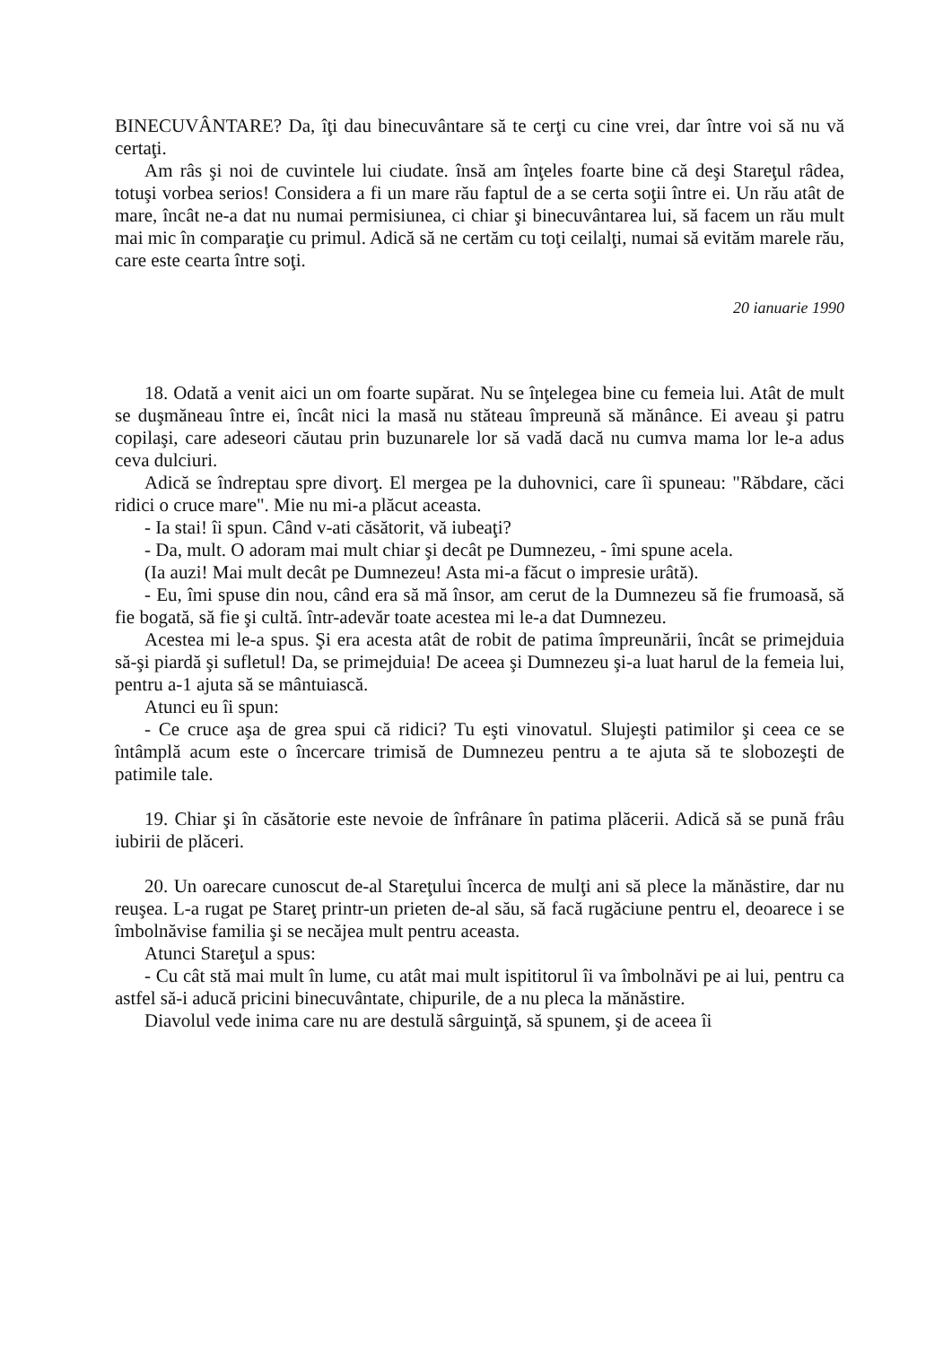BINECUVÂNTARE? Da, îţi dau binecuvântare să te cerţi cu cine vrei, dar între voi să nu vă certaţi.
Am râs şi noi de cuvintele lui ciudate. însă am înţeles foarte bine că deşi Stareţul râdea, totuşi vorbea serios! Considera a fi un mare rău faptul de a se certa soţii între ei. Un rău atât de mare, încât ne-a dat nu numai permisiunea, ci chiar şi binecuvântarea lui, să facem un rău mult mai mic în comparaţie cu primul. Adică să ne certăm cu toţi ceilalţi, numai să evităm marele rău, care este cearta între soţi.
20 ianuarie 1990
18. Odată a venit aici un om foarte supărat. Nu se înţelegea bine cu femeia lui. Atât de mult se duşmăneau între ei, încât nici la masă nu stăteau împreună să mănânce. Ei aveau şi patru copilaşi, care adeseori căutau prin buzunarele lor să vadă dacă nu cumva mama lor le-a adus ceva dulciuri.
Adică se îndreptau spre divorţ. El mergea pe la duhovnici, care îi spuneau: "Răbdare, căci ridici o cruce mare". Mie nu mi-a plăcut aceasta.
- Ia stai! îi spun. Când v-ati căsătorit, vă iubeaţi?
- Da, mult. O adoram mai mult chiar şi decât pe Dumnezeu, - îmi spune acela.
(Ia auzi! Mai mult decât pe Dumnezeu! Asta mi-a făcut o impresie urâtă).
- Eu, îmi spuse din nou, când era să mă însor, am cerut de la Dumnezeu să fie frumoasă, să fie bogată, să fie şi cultă. într-adevăr toate acestea mi le-a dat Dumnezeu.
Acestea mi le-a spus. Şi era acesta atât de robit de patima împreunării, încât se primejduia să-şi piardă şi sufletul! Da, se primejduia! De aceea şi Dumnezeu şi-a luat harul de la femeia lui, pentru a-1 ajuta să se mântuiască.
Atunci eu îi spun:
- Ce cruce aşa de grea spui că ridici? Tu eşti vinovatul. Slujeşti patimilor şi ceea ce se întâmplă acum este o încercare trimisă de Dumnezeu pentru a te ajuta să te slobozeşti de patimile tale.
19. Chiar şi în căsătorie este nevoie de înfrânare în patima plăcerii. Adică să se pună frâu iubirii de plăceri.
20. Un oarecare cunoscut de-al Stareţului încerca de mulţi ani să plece la mănăstire, dar nu reuşea. L-a rugat pe Stareţ printr-un prieten de-al său, să facă rugăciune pentru el, deoarece i se îmbolnăvise familia şi se necăjea mult pentru aceasta.
Atunci Stareţul a spus:
- Cu cât stă mai mult în lume, cu atât mai mult ispititorul îi va îmbolnăvi pe ai lui, pentru ca astfel să-i aducă pricini binecuvântate, chipurile, de a nu pleca la mănăstire.
Diavolul vede inima care nu are destulă sârguinţă, să spunem, şi de aceea îi